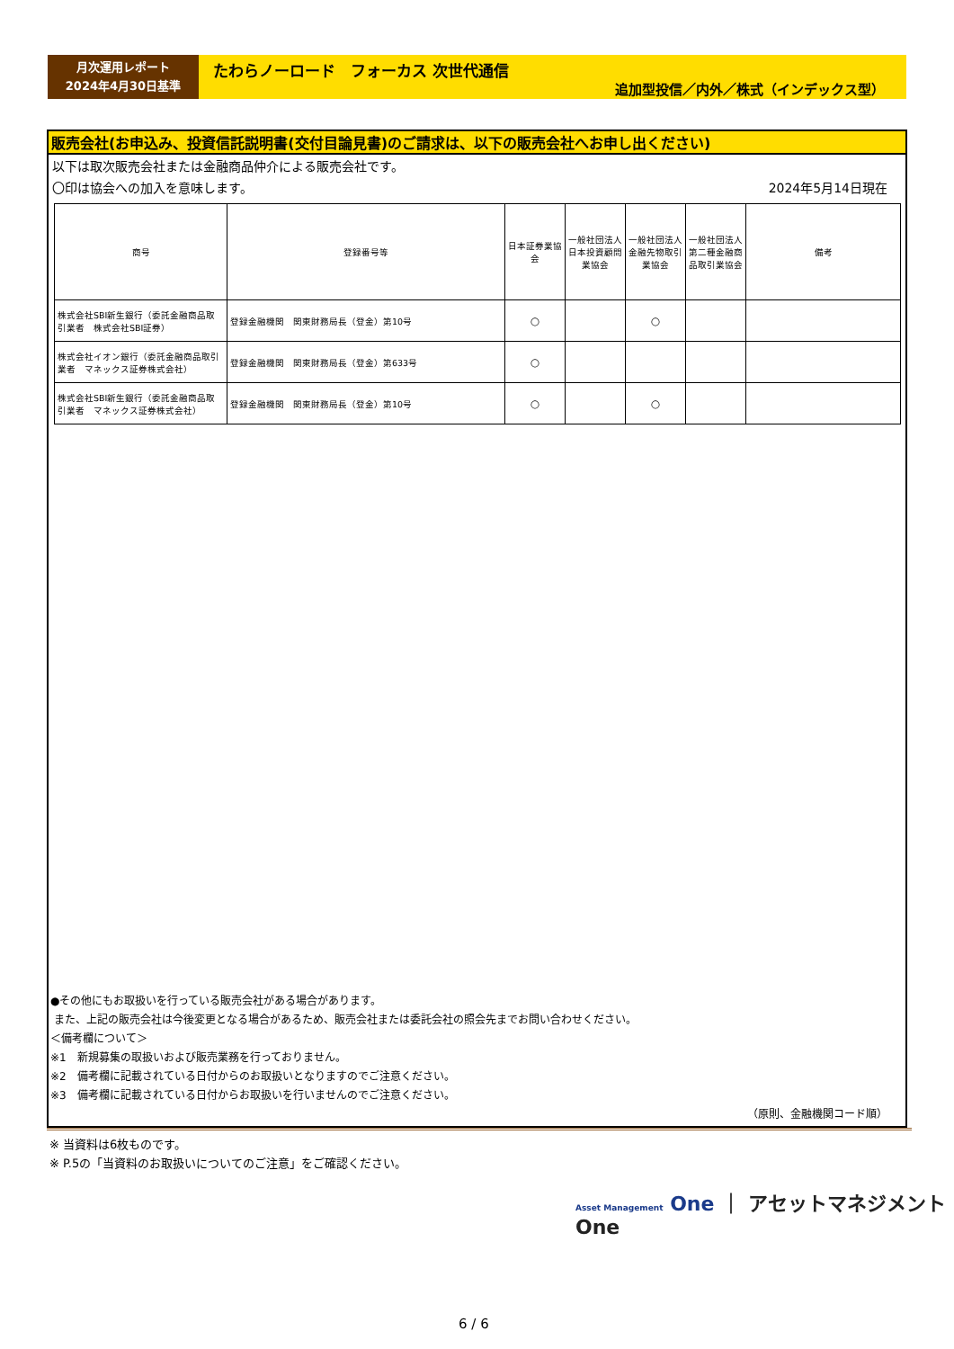月次運用レポート
2024年4月30日基準
たわらノーロード　フォーカス 次世代通信
追加型投信／内外／株式（インデックス型）
販売会社(お申込み、投資信託説明書(交付目論見書)のご請求は、以下の販売会社へお申し出ください)
以下は取次販売会社または金融商品仲介による販売会社です。
〇印は協会への加入を意味します。 2024年5月14日現在
| 商号 | 登録番号等 | 日本証券業協会 | 一般社団法人日本投資顧問業協会 | 一般社団法人金融先物取引業協会 | 一般社団法人第二種金融商品取引業協会 | 備考 |
| --- | --- | --- | --- | --- | --- | --- |
| 株式会社SBI新生銀行（委託金融商品取引業者 株式会社SBI証券） | 登録金融機関 関東財務局長（登金）第10号 | ○ | | ○ | | |
| 株式会社イオン銀行（委託金融商品取引業者 マネックス証券株式会社） | 登録金融機関 関東財務局長（登金）第633号 | ○ | | | | |
| 株式会社SBI新生銀行（委託金融商品取引業者 マネックス証券株式会社） | 登録金融機関 関東財務局長（登金）第10号 | ○ | | ○ | | |
●その他にもお取扱いを行っている販売会社がある場合があります。
また、上記の販売会社は今後変更となる場合があるため、販売会社または委託会社の照会先までお問い合わせください。
＜備考欄について＞
※1　新規募集の取扱いおよび販売業務を行っておりません。
※2　備考欄に記載されている日付からのお取扱いとなりますのでご注意ください。
※3　備考欄に記載されている日付からお取扱いを行いませんのでご注意ください。
（原則、金融機関コード順）
※ 当資料は6枚ものです。
※ P.5の「当資料のお取扱いについてのご注意」をご確認ください。
Asset Management One ｜ アセットマネジメントOne
6 / 6